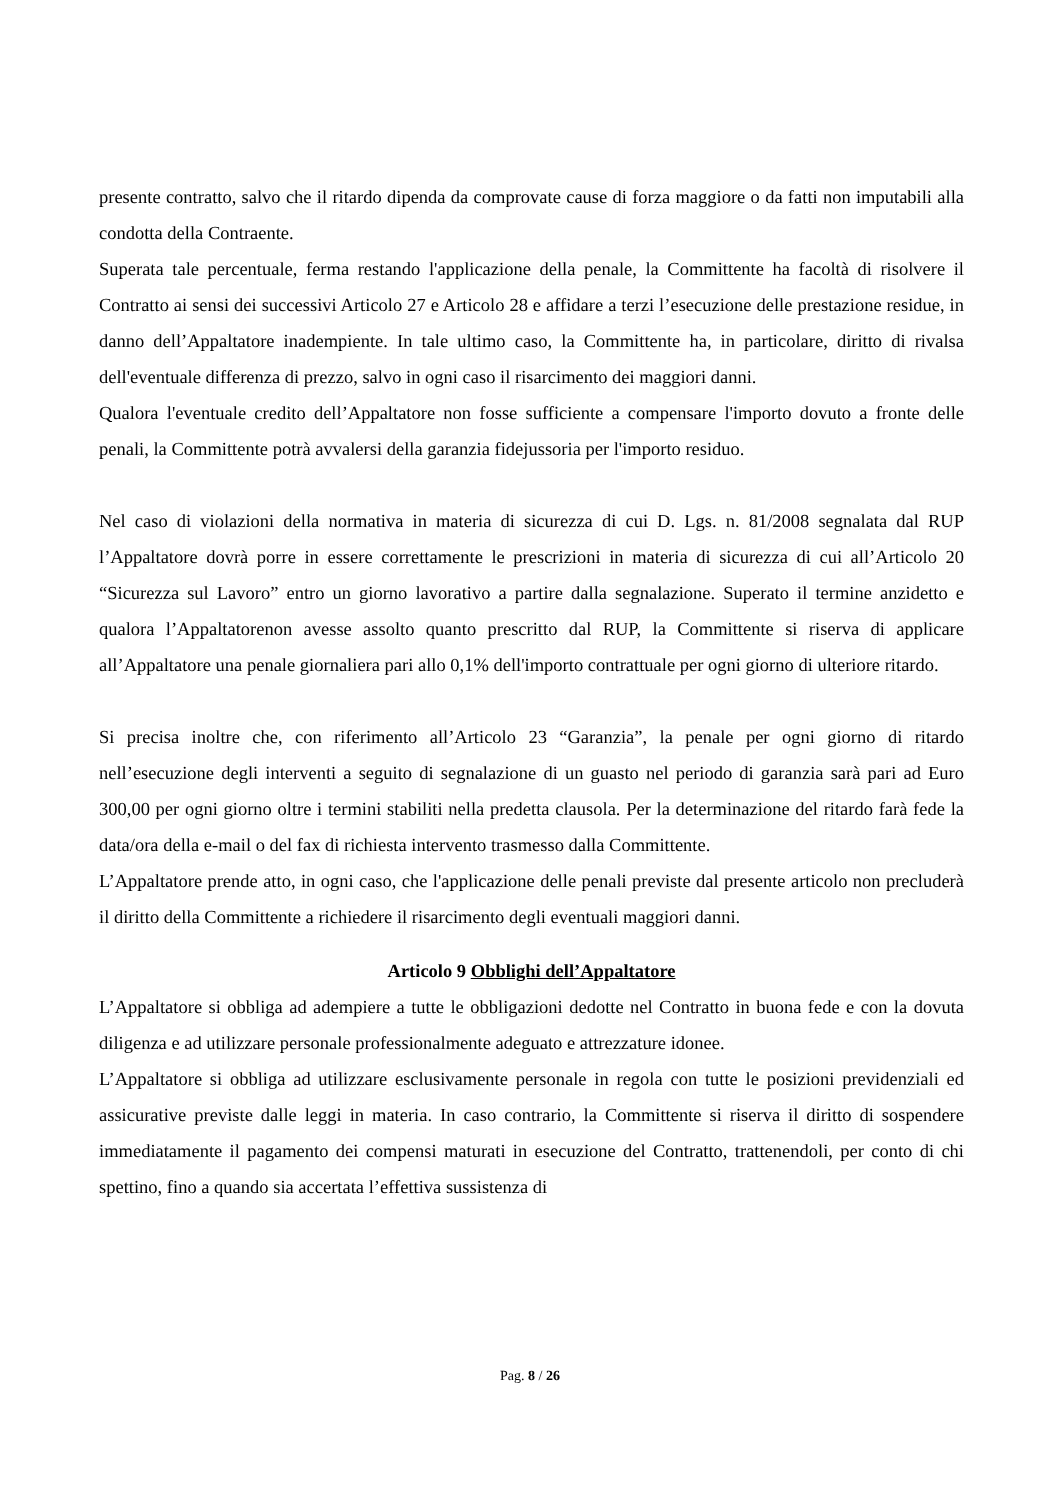presente contratto, salvo che il ritardo dipenda da comprovate cause di forza maggiore o da fatti non imputabili alla condotta della Contraente.
Superata tale percentuale, ferma restando l'applicazione della penale, la Committente ha facoltà di risolvere il Contratto ai sensi dei successivi Articolo 27 e Articolo 28 e affidare a terzi l’esecuzione delle prestazione residue, in danno dell’Appaltatore inadempiente. In tale ultimo caso, la Committente ha, in particolare, diritto di rivalsa dell'eventuale differenza di prezzo, salvo in ogni caso il risarcimento dei maggiori danni.
Qualora l'eventuale credito dell’Appaltatore non fosse sufficiente a compensare l'importo dovuto a fronte delle penali, la Committente potrà avvalersi della garanzia fidejussoria per l'importo residuo.
Nel caso di violazioni della normativa in materia di sicurezza di cui D. Lgs. n. 81/2008 segnalata dal RUP l’Appaltatore dovrà porre in essere correttamente le prescrizioni in materia di sicurezza di cui all’Articolo 20 “Sicurezza sul Lavoro” entro un giorno lavorativo a partire dalla segnalazione. Superato il termine anzidetto e qualora l’Appaltatorenon avesse assolto quanto prescritto dal RUP, la Committente si riserva di applicare all’Appaltatore una penale giornaliera pari allo 0,1% dell'importo contrattuale per ogni giorno di ulteriore ritardo.
Si precisa inoltre che, con riferimento all’Articolo 23 “Garanzia”, la penale per ogni giorno di ritardo nell’esecuzione degli interventi a seguito di segnalazione di un guasto nel periodo di garanzia sarà pari ad Euro 300,00 per ogni giorno oltre i termini stabiliti nella predetta clausola. Per la determinazione del ritardo farà fede la data/ora della e-mail o del fax di richiesta intervento trasmesso dalla Committente.
L’Appaltatore prende atto, in ogni caso, che l'applicazione delle penali previste dal presente articolo non precluderà il diritto della Committente a richiedere il risarcimento degli eventuali maggiori danni.
Articolo 9 Obblighi dell’Appaltatore
L’Appaltatore si obbliga ad adempiere a tutte le obbligazioni dedotte nel Contratto in buona fede e con la dovuta diligenza e ad utilizzare personale professionalmente adeguato e attrezzature idonee.
L’Appaltatore si obbliga ad utilizzare esclusivamente personale in regola con tutte le posizioni previdenziali ed assicurative previste dalle leggi in materia. In caso contrario, la Committente si riserva il diritto di sospendere immediatamente il pagamento dei compensi maturati in esecuzione del Contratto, trattenendoli, per conto di chi spettino, fino a quando sia accertata l’effettiva sussistenza di
Pag. 8 / 26